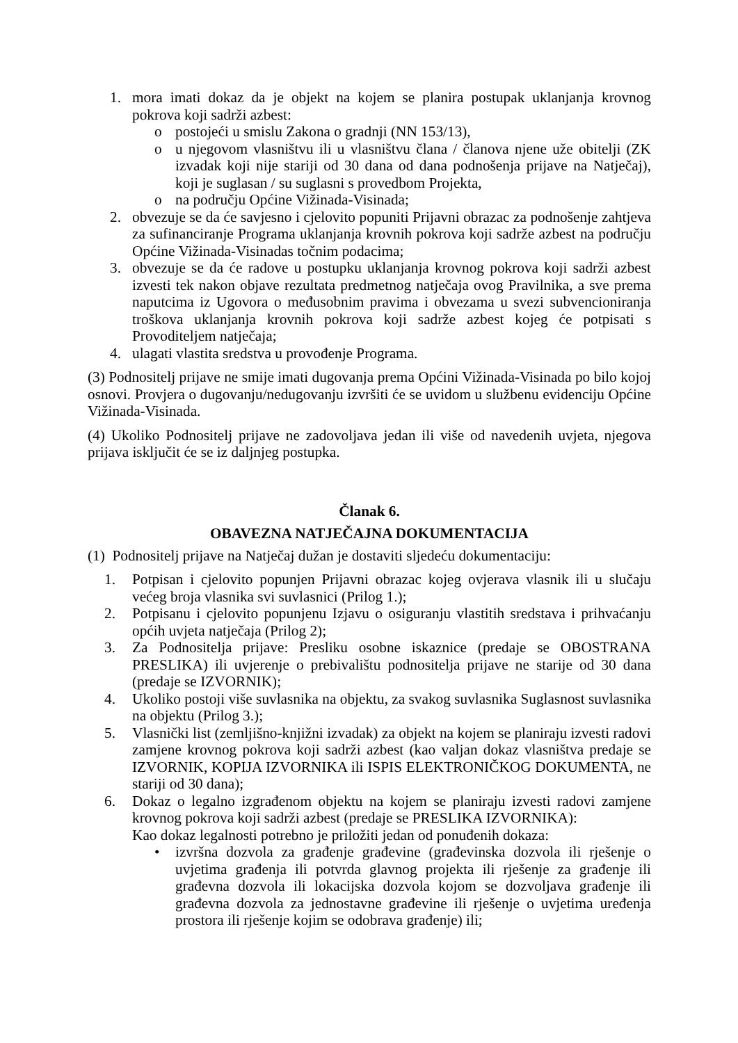1. mora imati dokaz da je objekt na kojem se planira postupak uklanjanja krovnog pokrova koji sadrži azbest:
o postojeći u smislu Zakona o gradnji (NN 153/13),
o u njegovom vlasništvu ili u vlasništvu člana / članova njene uže obitelji (ZK izvadak koji nije stariji od 30 dana od dana podnošenja prijave na Natječaj), koji je suglasan / su suglasni s provedbom Projekta,
o na području Općine Vižinada-Visinada;
2. obvezuje se da će savjesno i cjelovito popuniti Prijavni obrazac za podnošenje zahtjeva za sufinanciranje Programa uklanjanja krovnih pokrova koji sadrže azbest na području Općine Vižinada-Visinadas točnim podacima;
3. obvezuje se da će radove u postupku uklanjanja krovnog pokrova koji sadrži azbest izvesti tek nakon objave rezultata predmetnog natječaja ovog Pravilnika, a sve prema naputcima iz Ugovora o međusobnim pravima i obvezama u svezi subvencioniranja troškova uklanjanja krovnih pokrova koji sadrže azbest kojeg će potpisati s Provoditeljem natječaja;
4. ulagati vlastita sredstva u provođenje Programa.
(3) Podnositelj prijave ne smije imati dugovanja prema Općini Vižinada-Visinada po bilo kojoj osnovi. Provjera o dugovanju/nedugovanju izvršiti će se uvidom u službenu evidenciju Općine Vižinada-Visinada.
(4) Ukoliko Podnositelj prijave ne zadovoljava jedan ili više od navedenih uvjeta, njegova prijava isključit će se iz daljnjeg postupka.
Članak 6.
OBAVEZNA NATJEČAJNA DOKUMENTACIJA
(1) Podnositelj prijave na Natječaj dužan je dostaviti sljedeću dokumentaciju:
1. Potpisan i cjelovito popunjen Prijavni obrazac kojeg ovjerava vlasnik ili u slučaju većeg broja vlasnika svi suvlasnici (Prilog 1.);
2. Potpisanu i cjelovito popunjenu Izjavu o osiguranju vlastitih sredstava i prihvaćanju općih uvjeta natječaja (Prilog 2);
3. Za Podnositelja prijave: Presliku osobne iskaznice (predaje se OBOSTRANA PRESLIKA) ili uvjerenje o prebivalištu podnositelja prijave ne starije od 30 dana (predaje se IZVORNIK);
4. Ukoliko postoji više suvlasnika na objektu, za svakog suvlasnika Suglasnost suvlasnika na objektu (Prilog 3.);
5. Vlasnički list (zemljišno-knjižni izvadak) za objekt na kojem se planiraju izvesti radovi zamjene krovnog pokrova koji sadrži azbest (kao valjan dokaz vlasništva predaje se IZVORNIK, KOPIJA IZVORNIKA ili ISPIS ELEKTRONIČKOG DOKUMENTA, ne stariji od 30 dana);
6. Dokaz o legalno izgrađenom objektu na kojem se planiraju izvesti radovi zamjene krovnog pokrova koji sadrži azbest (predaje se PRESLIKA IZVORNIKA):
Kao dokaz legalnosti potrebno je priložiti jedan od ponuđenih dokaza:
• izvršna dozvola za građenje građevine (građevinska dozvola ili rješenje o uvjetima građenja ili potvrda glavnog projekta ili rješenje za građenje ili građevna dozvola ili lokacijska dozvola kojom se dozvoljava građenje ili građevna dozvola za jednostavne građevine ili rješenje o uvjetima uređenja prostora ili rješenje kojim se odobrava građenje) ili;